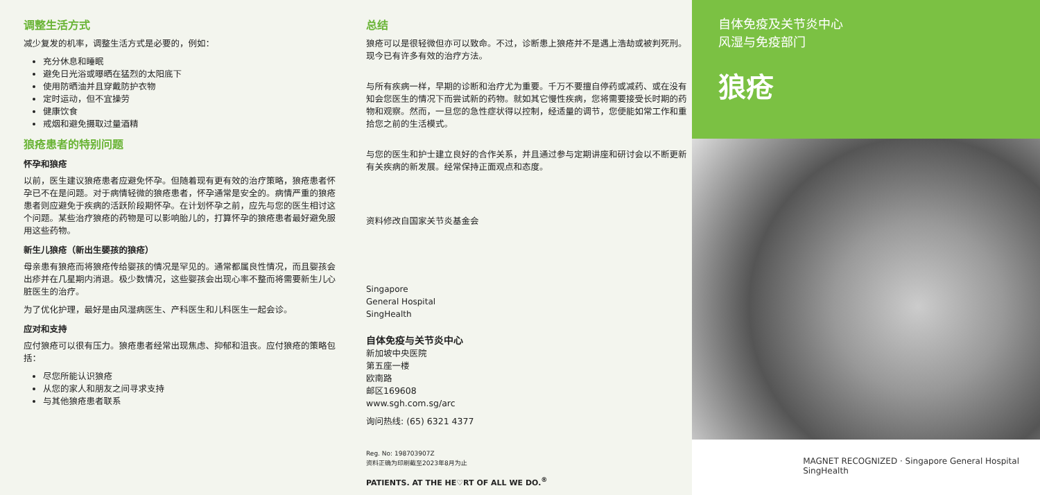调整生活方式
减少复发的机率，调整生活方式是必要的，例如：
充分休息和睡眠
避免日光浴或曝晒在猛烈的太阳底下
使用防晒油并且穿戴防护衣物
定时运动，但不宜操劳
健康饮食
戒烟和避免摄取过量酒精
狼疮患者的特别问题
怀孕和狼疮
以前，医生建议狼疮患者应避免怀孕。但随着现有更有效的治疗策略，狼疮患者怀孕已不在是问题。对于病情轻微的狼疮患者，怀孕通常是安全的。病情严重的狼疮患者则应避免于疾病的活跃阶段期怀孕。在计划怀孕之前，应先与您的医生相讨这个问题。某些治疗狼疮的药物是可以影响胎儿的，打算怀孕的狼疮患者最好避免服用这些药物。
新生儿狼疮（新出生婴孩的狼疮）
母亲患有狼疮而将狼疮传给婴孩的情况是罕见的。通常都属良性情况，而且婴孩会出疹并在几星期内消退。极少数情况，这些婴孩会出现心率不整而将需要新生儿心脏医生的治疗。
为了优化护理，最好是由风湿病医生、产科医生和儿科医生一起会诊。
应对和支持
应付狼疮可以很有压力。狼疮患者经常出现焦虑、抑郁和沮丧。应付狼疮的策略包括：
尽您所能认识狼疮
从您的家人和朋友之间寻求支持
与其他狼疮患者联系
总结
狼疮可以是很轻微但亦可以致命。不过，诊断患上狼疮并不是遇上浩劫或被判死刑。现今已有许多有效的治疗方法。
与所有疾病一样，早期的诊断和治疗尤为重要。千万不要擅自停药或减药、或在没有知会您医生的情况下而尝试新的药物。就如其它慢性疾病，您将需要接受长时期的药物和观察。然而，一旦您的急性症状得以控制，经适量的调节，您便能如常工作和重拾您之前的生活模式。
与您的医生和护士建立良好的合作关系，并且通过参与定期讲座和研讨会以不断更新有关疾病的新发展。经常保持正面观点和态度。
资料修改自国家关节炎基金会
Singapore
General Hospital
SingHealth
自体免疫与关节炎中心
新加坡中央医院
第五座一楼
欧南路
邮区169608
www.sgh.com.sg/arc
询问热线: (65) 6321 4377
Reg. No: 198703907Z
资料正确为印刷截至2023年8月为止
PATIENTS. AT THE HE♡RT OF ALL WE DO.<sup>®</sup>
自体免疫及关节炎中心
风湿与免疫部门
狼疮
MAGNET RECOGNIZED · Singapore General Hospital
SingHealth